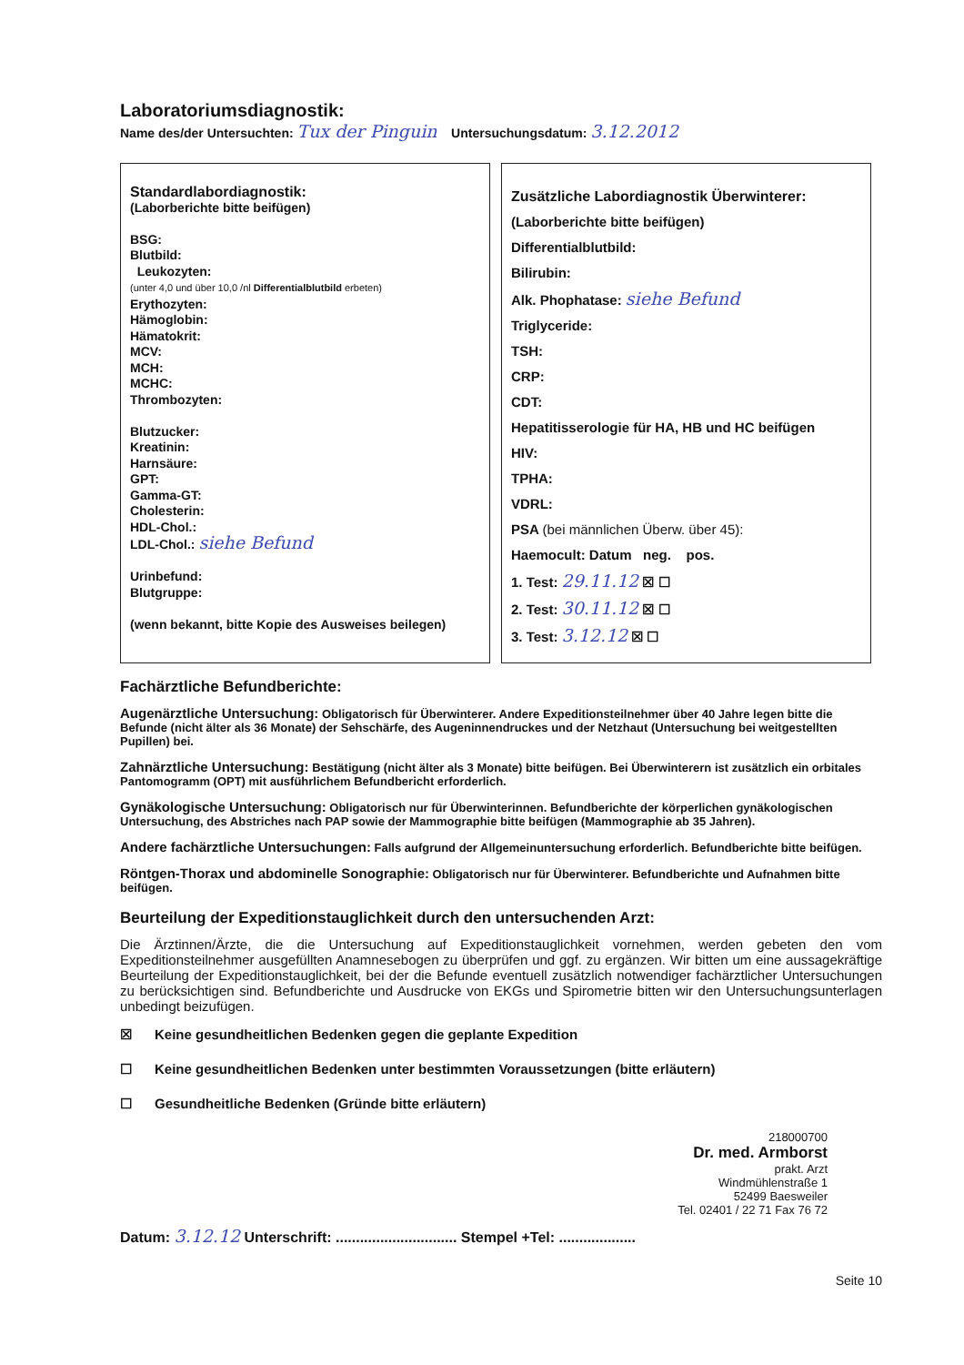Laboratoriumsdiagnostik:
Name des/der Untersuchten: Tux der Pinguin Untersuchungsdatum: 3.12.2012
Standardlabordiagnostik:
(Laborberichte bitte beifügen)
BSG:
Blutbild:
Leukozyten:
(unter 4,0 und über 10,0 /nl Differentialblutbild erbeten)
Erythozyten:
Hämoglobin:
Hämatokrit:
MCV:
MCH:
MCHC:
Thrombozyten:
Blutzucker:
Kreatinin:
Harnsäure:
GPT:
Gamma-GT:
Cholesterin:
HDL-Chol.:
LDL-Chol.: siehe Befund
Urinbefund:
Blutgruppe:
(wenn bekannt, bitte Kopie des Ausweises beilegen)
Zusätzliche Labordiagnostik Überwinterer:
(Laborberichte bitte beifügen)
Differentialblutbild:
Bilirubin:
Alk. Phophatase: siehe Befund
Triglyceride:
TSH:
CRP:
CDT:
Hepatitisserologie für HA, HB und HC beifügen
HIV:
TPHA:
VDRL:
PSA (bei männlichen Überw. über 45):
Haemocult: Datum neg. pos.
1. Test: 29.11.12 ☒ ☐
2. Test: 30.11.12 ☒ ☐
3. Test: 3.12.12 ☒ ☐
Fachärztliche Befundberichte:
Augenärztliche Untersuchung: Obligatorisch für Überwinterer. Andere Expeditionsteilnehmer über 40 Jahre legen bitte die Befunde (nicht älter als 36 Monate) der Sehschärfe, des Augeninnendruckes und der Netzhaut (Untersuchung bei weitgestellten Pupillen) bei.
Zahnärztliche Untersuchung: Bestätigung (nicht älter als 3 Monate) bitte beifügen. Bei Überwinterern ist zusätzlich ein orbitales Pantomogramm (OPT) mit ausführlichem Befundbericht erforderlich.
Gynäkologische Untersuchung: Obligatorisch nur für Überwinterinnen. Befundberichte der körperlichen gynäkologischen Untersuchung, des Abstriches nach PAP sowie der Mammographie bitte beifügen (Mammographie ab 35 Jahren).
Andere fachärztliche Untersuchungen: Falls aufgrund der Allgemeinuntersuchung erforderlich. Befundberichte bitte beifügen.
Röntgen-Thorax und abdominelle Sonographie: Obligatorisch nur für Überwinterer. Befundberichte und Aufnahmen bitte beifügen.
Beurteilung der Expeditionstauglichkeit durch den untersuchenden Arzt:
Die Ärztinnen/Ärzte, die die Untersuchung auf Expeditionstauglichkeit vornehmen, werden gebeten den vom Expeditionsteilnehmer ausgefüllten Anamnesebogen zu überprüfen und ggf. zu ergänzen. Wir bitten um eine aussagekräftige Beurteilung der Expeditionstauglichkeit, bei der die Befunde eventuell zusätzlich notwendiger fachärztlicher Untersuchungen zu berücksichtigen sind. Befundberichte und Ausdrucke von EKGs und Spirometrie bitten wir den Untersuchungsunterlagen unbedingt beizufügen.
☒ Keine gesundheitlichen Bedenken gegen die geplante Expedition
☐ Keine gesundheitlichen Bedenken unter bestimmten Voraussetzungen (bitte erläutern)
☐ Gesundheitliche Bedenken (Gründe bitte erläutern)
218000700
Dr. med. Armborst
prakt. Arzt
Windmühlenstraße 1
52499 Baesweiler
Tel. 02401 / 22 71 Fax 76 72
Datum: 3.12.12 Unterschrift: .............................. Stempel +Tel: ...................
Seite 10